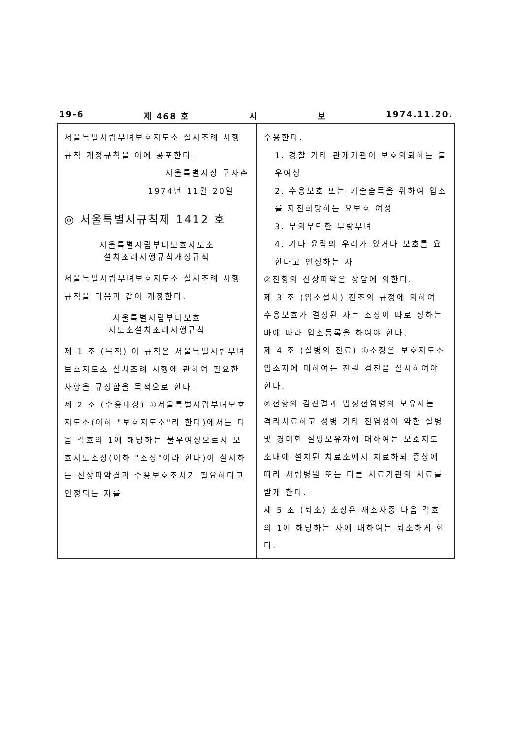19-6 제 468 호 시 보 1974.11.20.
서울특별시립부녀보호지도소 설치조례 시행규칙 개정규칙을 이에 공포한다.
서울특별시장 구자춘
1974년 11월 20일
◎ 서울특별시규칙제 1412 호
서울특별시립부녀보호지도소
설치조례시행규칙개정규칙
서울특별시립부녀보호지도소 설치조례 시행규칙을 다음과 같이 개정한다.
서울특별시립부녀보호
지도소설치조례시행규칙
제 1 조 (목적) 이 규칙은 서울특별시립부녀보호지도소 설치조례 시행에 관하여 필요한 사항을 규정함을 목적으로 한다.
제 2 조 (수용대상) ①서울특별시립부녀보호지도소(이하 "보호지도소"라 한다)에서는 다음 각호의 1에 해당하는 불우여성으로서 보호지도소장(이하 "소장"이라 한다)이 실시하는 신상파악결과 수용보호조치가 필요하다고 인정되는 자를
수용한다.
1. 경찰 기타 관계기관이 보호의뢰하는 불우여성
2. 수용보호 또는 기술습득을 위하여 입소를 자진희망하는 요보호 여성
3. 무의무탁한 부랑부녀
4. 기타 윤락의 우려가 있거나 보호를 요한다고 인정하는 자
②전항의 신상파악은 상담에 의한다.
제 3 조 (입소절차) 전조의 규정에 의하여 수용보호가 결정된 자는 소장이 따로 정하는 바에 따라 입소등록을 하여야 한다.
제 4 조 (질병의 진료) ①소장은 보호지도소 입소자에 대하여는 전원 검진을 실시하여야 한다.
②전항의 검진결과 법정전염병의 보유자는 격리치료하고 성병 기타 전염성이 약한 질병 및 경미한 질병보유자에 대하여는 보호지도소내에 설치된 치료소에서 치료하되 증상에 따라 시립병원 또는 다른 치료기관의 치료를 받게 한다.
제 5 조 (퇴소) 소장은 재소자중 다음 각호의 1에 해당하는 자에 대하여는 퇴소하게 한다.